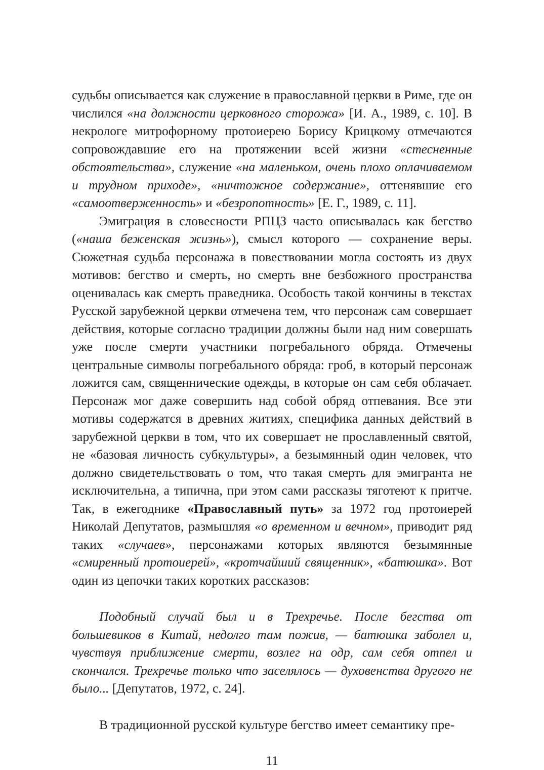судьбы описывается как служение в православной церкви в Риме, где он числился «на должности церковного сторожа» [И. А., 1989, с. 10]. В некрологе митрофорному протоиерею Борису Крицкому отмечаются сопровождавшие его на протяжении всей жизни «стесненные обстоятельства», служение «на маленьком, очень плохо оплачиваемом и трудном приходе», «ничтожное содержание», оттенявшие его «самоотверженность» и «безропотность» [Е. Г., 1989, с. 11].
Эмиграция в словесности РПЦЗ часто описывалась как бегство («наша беженская жизнь»), смысл которого — сохранение веры. Сюжетная судьба персонажа в повествовании могла состоять из двух мотивов: бегство и смерть, но смерть вне безбожного пространства оценивалась как смерть праведника. Особость такой кончины в текстах Русской зарубежной церкви отмечена тем, что персонаж сам совершает действия, которые согласно традиции должны были над ним совершать уже после смерти участники погребального обряда. Отмечены центральные символы погребального обряда: гроб, в который персонаж ложится сам, священнические одежды, в которые он сам себя облачает. Персонаж мог даже совершить над собой обряд отпевания. Все эти мотивы содержатся в древних житиях, специфика данных действий в зарубежной церкви в том, что их совершает не прославленный святой, не «базовая личность субкультуры», а безымянный один человек, что должно свидетельствовать о том, что такая смерть для эмигранта не исключительна, а типична, при этом сами рассказы тяготеют к притче. Так, в ежегоднике «Православный путь» за 1972 год протоиерей Николай Депутатов, размышляя «о временном и вечном», приводит ряд таких «случаев», персонажами которых являются безымянные «смиренный протоиерей», «кротчайший священник», «батюшка». Вот один из цепочки таких коротких рассказов:
Подобный случай был и в Трехречье. После бегства от большевиков в Китай, недолго там пожив, — батюшка заболел и, чувствуя приближение смерти, возлег на одр, сам себя отпел и скончался. Трехречье только что заселялось — духовенства другого не было... [Депутатов, 1972, с. 24].
В традиционной русской культуре бегство имеет семантику пре-
11